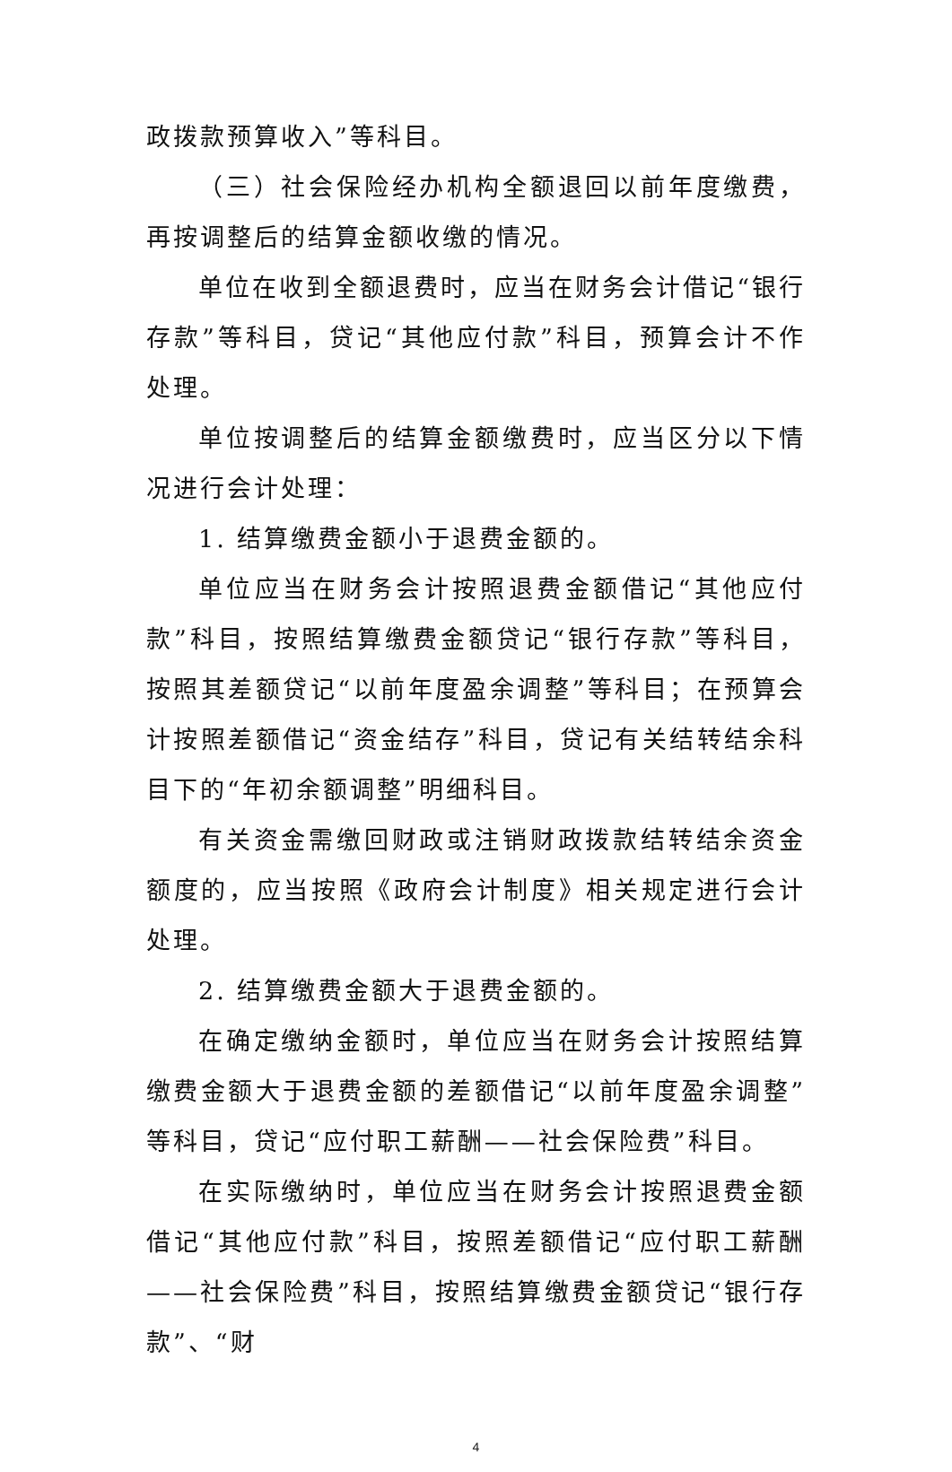政拨款预算收入”等科目。
（三）社会保险经办机构全额退回以前年度缴费，再按调整后的结算金额收缴的情况。
单位在收到全额退费时，应当在财务会计借记“银行存款”等科目，贷记“其他应付款”科目，预算会计不作处理。
单位按调整后的结算金额缴费时，应当区分以下情况进行会计处理：
1. 结算缴费金额小于退费金额的。
单位应当在财务会计按照退费金额借记“其他应付款”科目，按照结算缴费金额贷记“银行存款”等科目，按照其差额贷记“以前年度盈余调整”等科目；在预算会计按照差额借记“资金结存”科目，贷记有关结转结余科目下的“年初余额调整”明细科目。
有关资金需缴回财政或注销财政拨款结转结余资金额度的，应当按照《政府会计制度》相关规定进行会计处理。
2. 结算缴费金额大于退费金额的。
在确定缴纳金额时，单位应当在财务会计按照结算缴费金额大于退费金额的差额借记“以前年度盈余调整”等科目，贷记“应付职工薪酬——社会保险费”科目。
在实际缴纳时，单位应当在财务会计按照退费金额借记“其他应付款”科目，按照差额借记“应付职工薪酬——社会保险费”科目，按照结算缴费金额贷记“银行存款”、“财
4